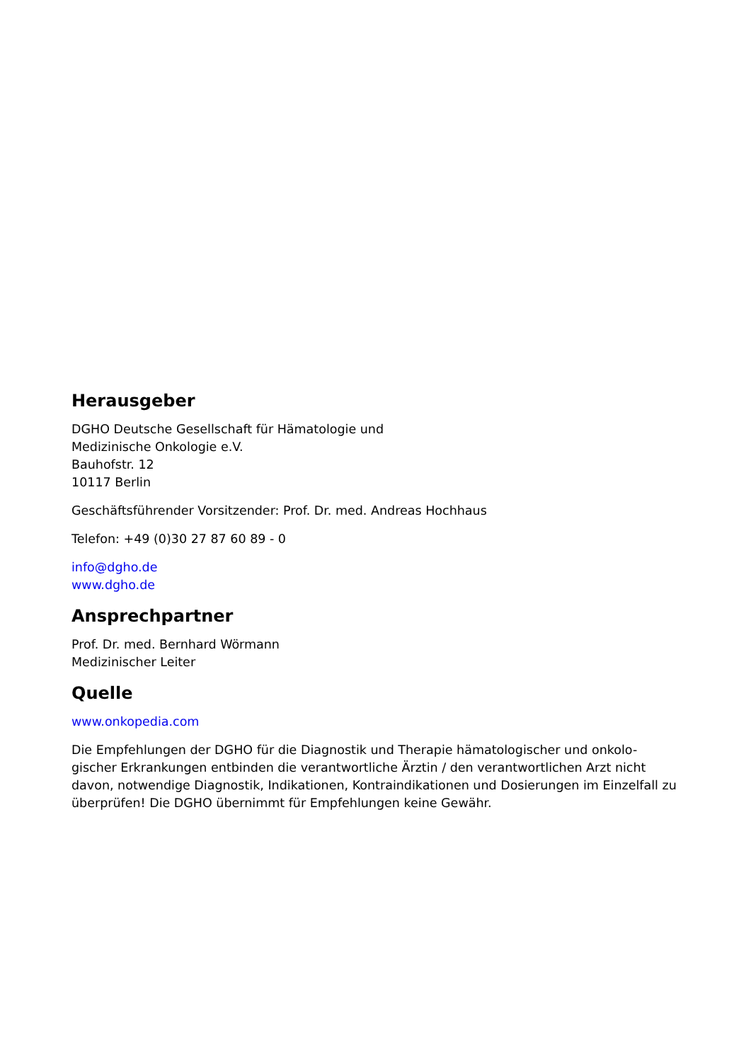Herausgeber
DGHO Deutsche Gesellschaft für Hämatologie und
Medizinische Onkologie e.V.
Bauhofstr. 12
10117 Berlin
Geschäftsführender Vorsitzender: Prof. Dr. med. Andreas Hochhaus
Telefon: +49 (0)30 27 87 60 89 - 0
info@dgho.de
www.dgho.de
Ansprechpartner
Prof. Dr. med. Bernhard Wörmann
Medizinischer Leiter
Quelle
www.onkopedia.com
Die Empfehlungen der DGHO für die Diagnostik und Therapie hämatologischer und onkolo-gischer Erkrankungen entbinden die verantwortliche Ärztin / den verantwortlichen Arzt nicht davon, notwendige Diagnostik, Indikationen, Kontraindikationen und Dosierungen im Einzelfall zu überprüfen! Die DGHO übernimmt für Empfehlungen keine Gewähr.